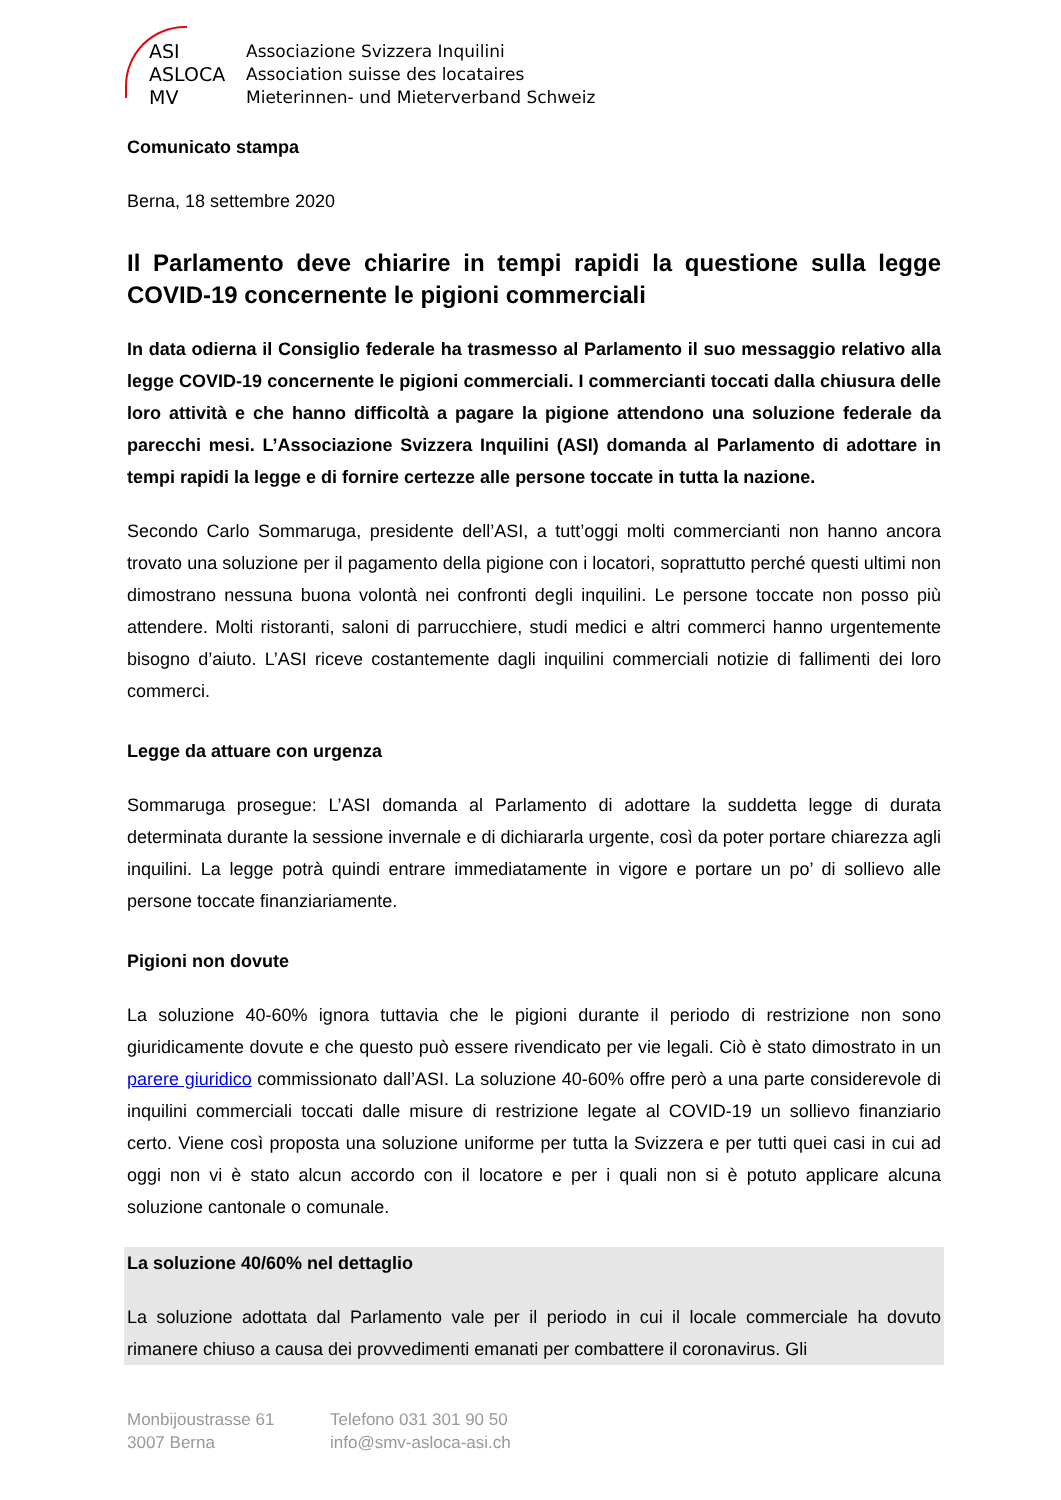ASI
ASLOCA
MV
Associazione Svizzera Inquilini
Association suisse des locataires
Mieterinnen- und Mieterverband Schweiz
Comunicato stampa
Berna, 18 settembre 2020
Il Parlamento deve chiarire in tempi rapidi la questione sulla legge COVID-19 concernente le pigioni commerciali
In data odierna il Consiglio federale ha trasmesso al Parlamento il suo messaggio relativo alla legge COVID-19 concernente le pigioni commerciali. I commercianti toccati dalla chiusura delle loro attività e che hanno difficoltà a pagare la pigione attendono una soluzione federale da parecchi mesi. L’Associazione Svizzera Inquilini (ASI) domanda al Parlamento di adottare in tempi rapidi la legge e di fornire certezze alle persone toccate in tutta la nazione.
Secondo Carlo Sommaruga, presidente dell’ASI, a tutt’oggi molti commercianti non hanno ancora trovato una soluzione per il pagamento della pigione con i locatori, soprattutto perché questi ultimi non dimostrano nessuna buona volontà nei confronti degli inquilini. Le persone toccate non posso più attendere. Molti ristoranti, saloni di parrucchiere, studi medici e altri commerci hanno urgentemente bisogno d’aiuto. L’ASI riceve costantemente dagli inquilini commerciali notizie di fallimenti dei loro commerci.
Legge da attuare con urgenza
Sommaruga prosegue: L’ASI domanda al Parlamento di adottare la suddetta legge di durata determinata durante la sessione invernale e di dichiararla urgente, così da poter portare chiarezza agli inquilini. La legge potrà quindi entrare immediatamente in vigore e portare un po’ di sollievo alle persone toccate finanziariamente.
Pigioni non dovute
La soluzione 40-60% ignora tuttavia che le pigioni durante il periodo di restrizione non sono giuridicamente dovute e che questo può essere rivendicato per vie legali. Ciò è stato dimostrato in un parere giuridico commissionato dall’ASI. La soluzione 40-60% offre però a una parte considerevole di inquilini commerciali toccati dalle misure di restrizione legate al COVID-19 un sollievo finanziario certo. Viene così proposta una soluzione uniforme per tutta la Svizzera e per tutti quei casi in cui ad oggi non vi è stato alcun accordo con il locatore e per i quali non si è potuto applicare alcuna soluzione cantonale o comunale.
La soluzione 40/60% nel dettaglio
La soluzione adottata dal Parlamento vale per il periodo in cui il locale commerciale ha dovuto rimanere chiuso a causa dei provvedimenti emanati per combattere il coronavirus. Gli
Monbijoustrasse 61
3007 Berna
Telefono 031 301 90 50
info@smv-asloca-asi.ch